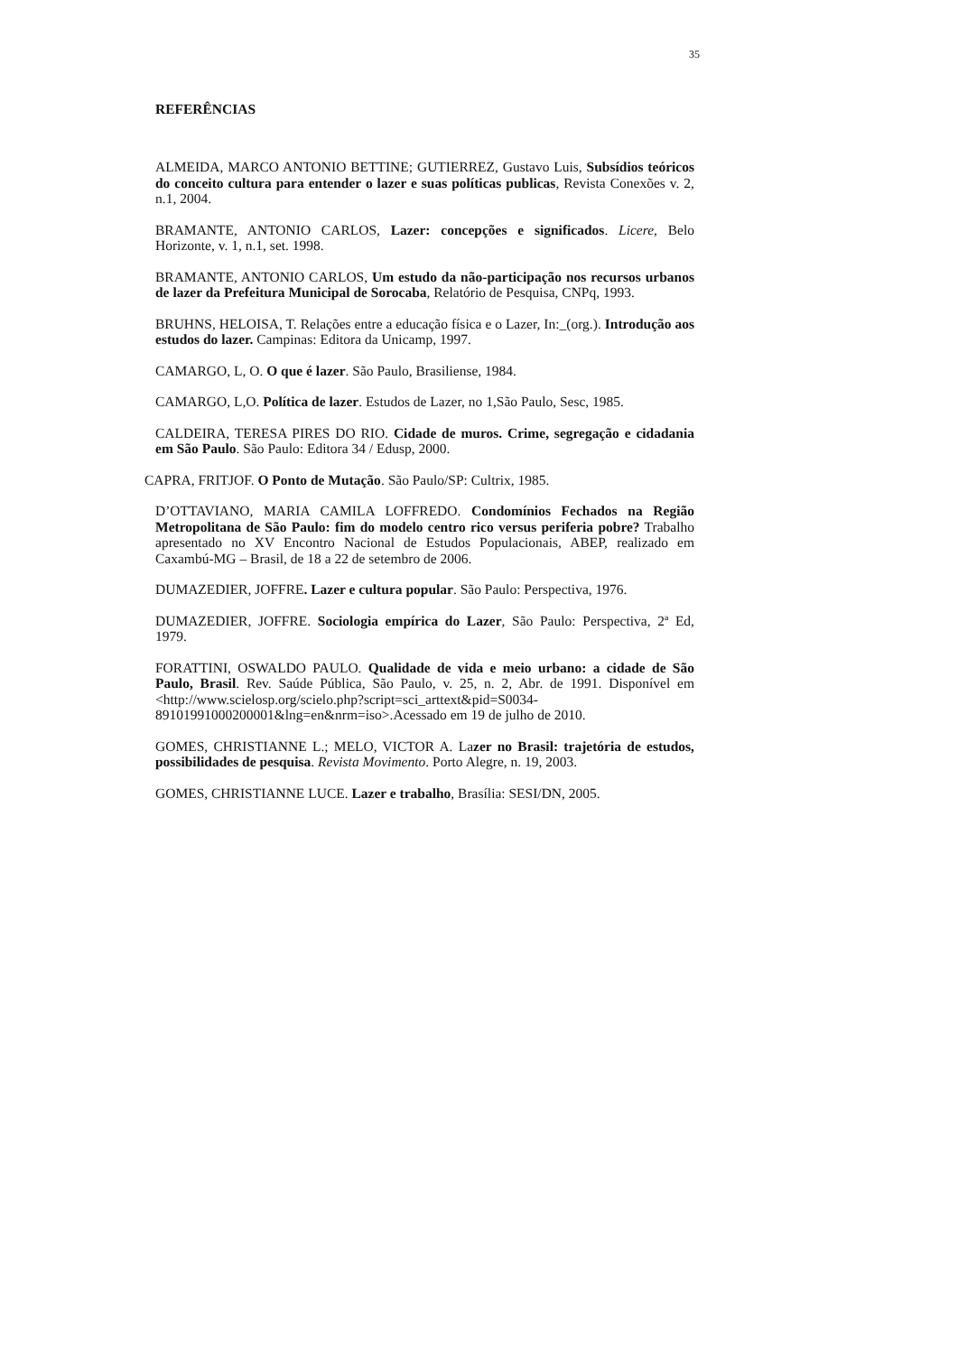35
REFERÊNCIAS
ALMEIDA, MARCO ANTONIO BETTINE; GUTIERREZ, Gustavo Luis, Subsídios teóricos do conceito cultura para entender o lazer e suas políticas publicas, Revista Conexões v. 2, n.1, 2004.
BRAMANTE, ANTONIO CARLOS, Lazer: concepções e significados. Licere, Belo Horizonte, v. 1, n.1, set. 1998.
BRAMANTE, ANTONIO CARLOS, Um estudo da não-participação nos recursos urbanos de lazer da Prefeitura Municipal de Sorocaba, Relatório de Pesquisa, CNPq, 1993.
BRUHNS, HELOISA, T. Relações entre a educação física e o Lazer, In:_(org.). Introdução aos estudos do lazer. Campinas: Editora da Unicamp, 1997.
CAMARGO, L, O. O que é lazer. São Paulo, Brasiliense, 1984.
CAMARGO, L,O. Política de lazer. Estudos de Lazer, no 1,São Paulo, Sesc, 1985.
CALDEIRA, TERESA PIRES DO RIO. Cidade de muros. Crime, segregação e cidadania em São Paulo. São Paulo: Editora 34 / Edusp, 2000.
CAPRA, FRITJOF. O Ponto de Mutação. São Paulo/SP: Cultrix, 1985.
D’OTTAVIANO, MARIA CAMILA LOFFREDO. Condomínios Fechados na Região Metropolitana de São Paulo: fim do modelo centro rico versus periferia pobre? Trabalho apresentado no XV Encontro Nacional de Estudos Populacionais, ABEP, realizado em Caxambú-MG – Brasil, de 18 a 22 de setembro de 2006.
DUMAZEDIER, JOFFRE. Lazer e cultura popular. São Paulo: Perspectiva, 1976.
DUMAZEDIER, JOFFRE. Sociologia empírica do Lazer, São Paulo: Perspectiva, 2ª Ed, 1979.
FORATTINI, OSWALDO PAULO. Qualidade de vida e meio urbano: a cidade de São Paulo, Brasil. Rev. Saúde Pública, São Paulo, v. 25, n. 2, Abr. de 1991. Disponível em <http://www.scielosp.org/scielo.php?script=sci_arttext&pid=S0034-89101991000200001&lng=en&nrm=iso>.Acessado em 19 de julho de 2010.
GOMES, CHRISTIANNE L.; MELO, VICTOR A. Lazer no Brasil: trajetória de estudos, possibilidades de pesquisa. Revista Movimento. Porto Alegre, n. 19, 2003.
GOMES, CHRISTIANNE LUCE. Lazer e trabalho, Brasília: SESI/DN, 2005.